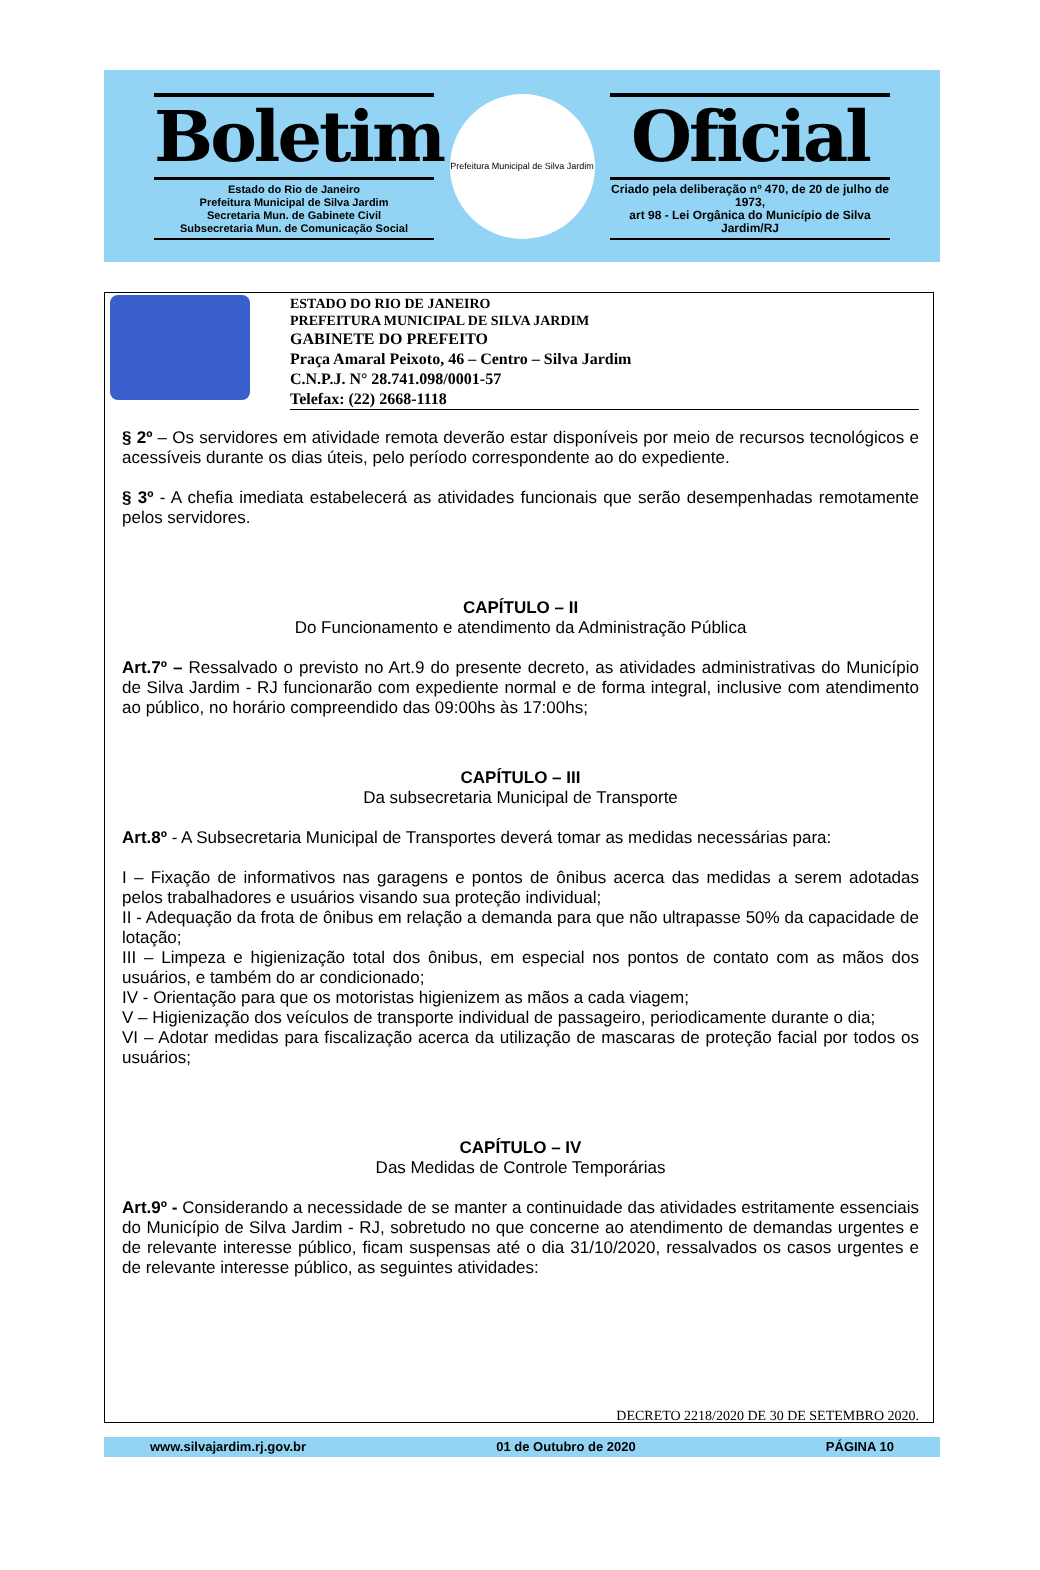Boletim
Estado do Rio de Janeiro
Prefeitura Municipal de Silva Jardim
Secretaria Mun. de Gabinete Civil
Subsecretaria Mun. de Comunicação Social
Prefeitura Municipal de Silva Jardim
Oficial
Criado pela deliberação nº 470, de 20 de julho de 1973,
art 98 - Lei Orgânica do Município de Silva Jardim/RJ
ESTADO DO RIO DE JANEIRO
PREFEITURA MUNICIPAL DE SILVA JARDIM
GABINETE DO PREFEITO
Praça Amaral Peixoto, 46 – Centro – Silva Jardim
C.N.P.J. N° 28.741.098/0001-57
Telefax: (22) 2668-1118
§ 2º – Os servidores em atividade remota deverão estar disponíveis por meio de recursos tecnológicos e acessíveis durante os dias úteis, pelo período correspondente ao do expediente.
§ 3º - A chefia imediata estabelecerá as atividades funcionais que serão desempenhadas remotamente pelos servidores.
CAPÍTULO – II
Do Funcionamento e atendimento da Administração Pública
Art.7º – Ressalvado o previsto no Art.9 do presente decreto, as atividades administrativas do Município de Silva Jardim - RJ funcionarão com expediente normal e de forma integral, inclusive com atendimento ao público, no horário compreendido das 09:00hs às 17:00hs;
CAPÍTULO – III
Da subsecretaria Municipal de Transporte
Art.8º - A Subsecretaria Municipal de Transportes deverá tomar as medidas necessárias para:
I – Fixação de informativos nas garagens e pontos de ônibus acerca das medidas a serem adotadas pelos trabalhadores e usuários visando sua proteção individual;
II - Adequação da frota de ônibus em relação a demanda para que não ultrapasse 50% da capacidade de lotação;
III – Limpeza e higienização total dos ônibus, em especial nos pontos de contato com as mãos dos usuários, e também do ar condicionado;
IV - Orientação para que os motoristas higienizem as mãos a cada viagem;
V – Higienização dos veículos de transporte individual de passageiro, periodicamente durante o dia;
VI – Adotar medidas para fiscalização acerca da utilização de mascaras de proteção facial por todos os usuários;
CAPÍTULO – IV
Das Medidas de Controle Temporárias
Art.9º - Considerando a necessidade de se manter a continuidade das atividades estritamente essenciais do Município de Silva Jardim - RJ, sobretudo no que concerne ao atendimento de demandas urgentes e de relevante interesse público, ficam suspensas até o dia 31/10/2020, ressalvados os casos urgentes e de relevante interesse público, as seguintes atividades:
DECRETO 2218/2020 DE 30 DE SETEMBRO 2020.
www.silvajardim.rj.gov.br 01 de Outubro de 2020 PÁGINA 10